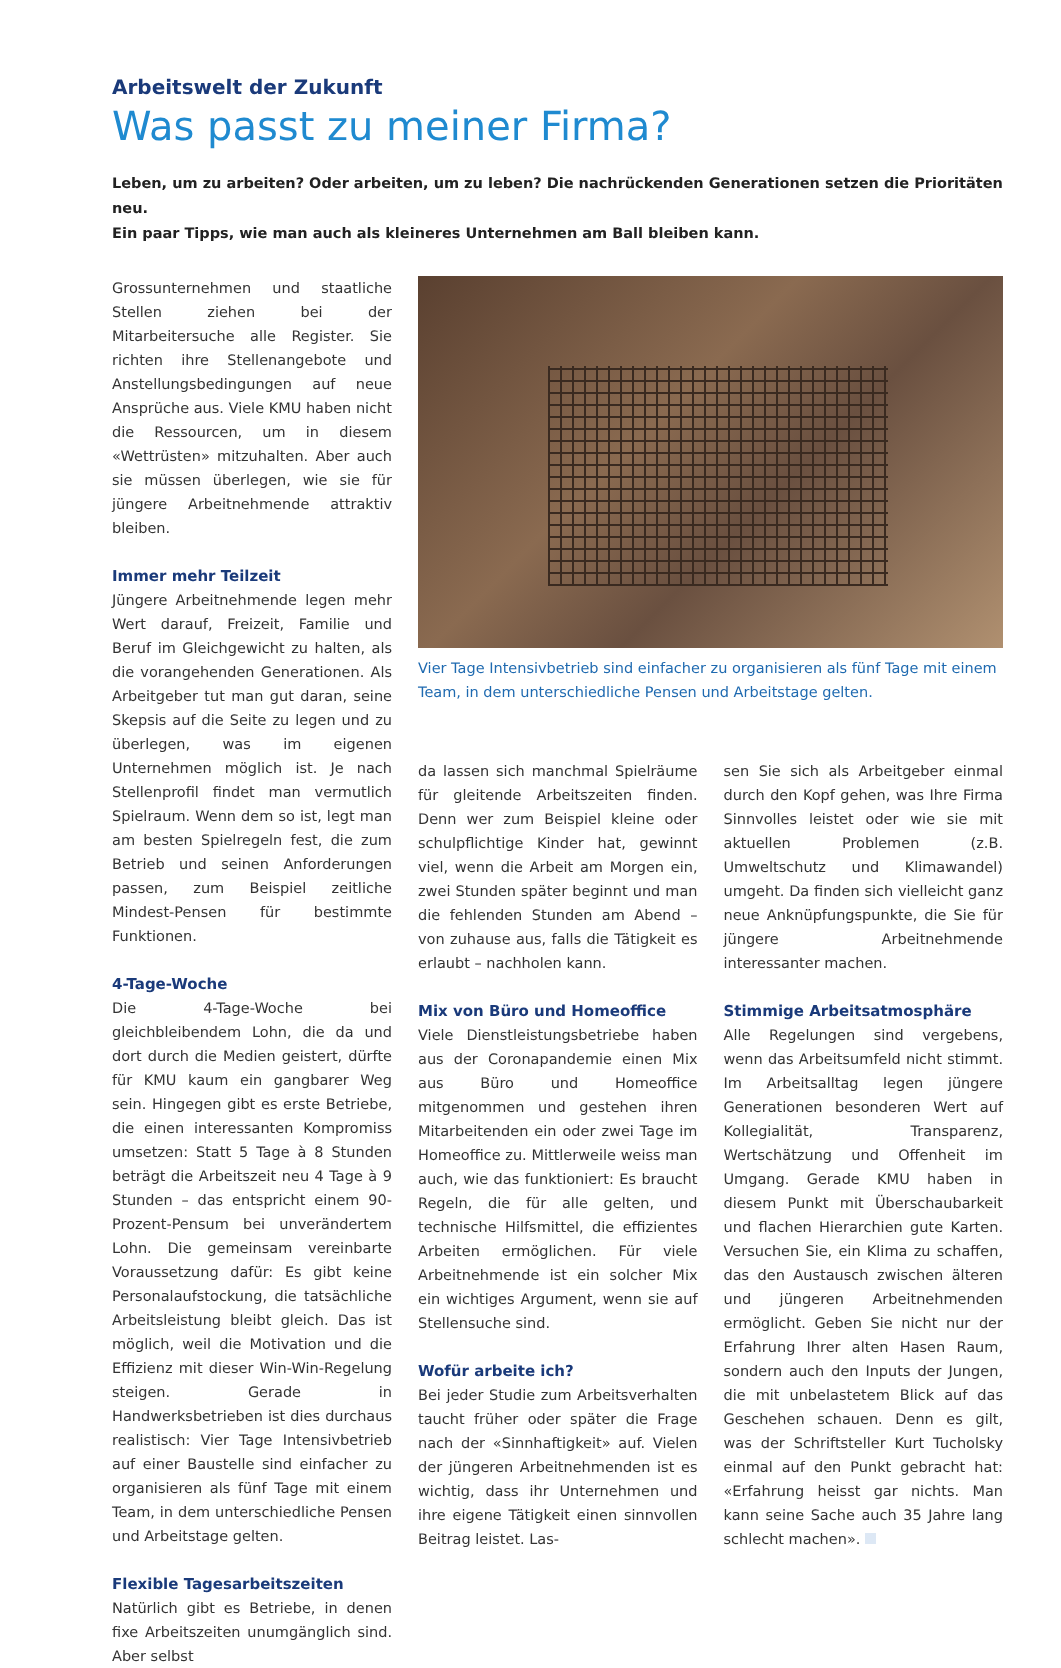Arbeitswelt der Zukunft
Was passt zu meiner Firma?
Leben, um zu arbeiten? Oder arbeiten, um zu leben? Die nachrückenden Generationen setzen die Prioritäten neu.
Ein paar Tipps, wie man auch als kleineres Unternehmen am Ball bleiben kann.
Grossunternehmen und staatliche Stellen ziehen bei der Mitarbeitersuche alle Register. Sie richten ihre Stellenangebote und Anstellungsbedingungen auf neue Ansprüche aus. Viele KMU haben nicht die Ressourcen, um in diesem «Wettrüsten» mitzuhalten. Aber auch sie müssen überlegen, wie sie für jüngere Arbeitnehmende attraktiv bleiben.
Immer mehr Teilzeit
Jüngere Arbeitnehmende legen mehr Wert darauf, Freizeit, Familie und Beruf im Gleichgewicht zu halten, als die vorangehenden Generationen. Als Arbeitgeber tut man gut daran, seine Skepsis auf die Seite zu legen und zu überlegen, was im eigenen Unternehmen möglich ist. Je nach Stellenprofil findet man vermutlich Spielraum. Wenn dem so ist, legt man am besten Spielregeln fest, die zum Betrieb und seinen Anforderungen passen, zum Beispiel zeitliche Mindest-Pensen für bestimmte Funktionen.
4-Tage-Woche
Die 4-Tage-Woche bei gleichbleibendem Lohn, die da und dort durch die Medien geistert, dürfte für KMU kaum ein gangbarer Weg sein. Hingegen gibt es erste Betriebe, die einen interessanten Kompromiss umsetzen: Statt 5 Tage à 8 Stunden beträgt die Arbeitszeit neu 4 Tage à 9 Stunden – das entspricht einem 90-Prozent-Pensum bei unverändertem Lohn. Die gemeinsam vereinbarte Voraussetzung dafür: Es gibt keine Personalaufstockung, die tatsächliche Arbeitsleistung bleibt gleich. Das ist möglich, weil die Motivation und die Effizienz mit dieser Win-Win-Regelung steigen. Gerade in Handwerksbetrieben ist dies durchaus realistisch: Vier Tage Intensivbetrieb auf einer Baustelle sind einfacher zu organisieren als fünf Tage mit einem Team, in dem unterschiedliche Pensen und Arbeitstage gelten.
Flexible Tagesarbeitszeiten
Natürlich gibt es Betriebe, in denen fixe Arbeitszeiten unumgänglich sind. Aber selbst
Vier Tage Intensivbetrieb sind einfacher zu organisieren als fünf Tage mit einem Team, in dem unterschiedliche Pensen und Arbeitstage gelten.
da lassen sich manchmal Spielräume für gleitende Arbeitszeiten finden. Denn wer zum Beispiel kleine oder schulpflichtige Kinder hat, gewinnt viel, wenn die Arbeit am Morgen ein, zwei Stunden später beginnt und man die fehlenden Stunden am Abend – von zuhause aus, falls die Tätigkeit es erlaubt – nachholen kann.
Mix von Büro und Homeoffice
Viele Dienstleistungsbetriebe haben aus der Coronapandemie einen Mix aus Büro und Homeoffice mitgenommen und gestehen ihren Mitarbeitenden ein oder zwei Tage im Homeoffice zu. Mittlerweile weiss man auch, wie das funktioniert: Es braucht Regeln, die für alle gelten, und technische Hilfsmittel, die effizientes Arbeiten ermöglichen. Für viele Arbeitnehmende ist ein solcher Mix ein wichtiges Argument, wenn sie auf Stellensuche sind.
Wofür arbeite ich?
Bei jeder Studie zum Arbeitsverhalten taucht früher oder später die Frage nach der «Sinnhaftigkeit» auf. Vielen der jüngeren Arbeitnehmenden ist es wichtig, dass ihr Unternehmen und ihre eigene Tätigkeit einen sinnvollen Beitrag leistet. Las-
sen Sie sich als Arbeitgeber einmal durch den Kopf gehen, was Ihre Firma Sinnvolles leistet oder wie sie mit aktuellen Problemen (z.B. Umweltschutz und Klimawandel) umgeht. Da finden sich vielleicht ganz neue Anknüpfungspunkte, die Sie für jüngere Arbeitnehmende interessanter machen.
Stimmige Arbeitsatmosphäre
Alle Regelungen sind vergebens, wenn das Arbeitsumfeld nicht stimmt. Im Arbeitsalltag legen jüngere Generationen besonderen Wert auf Kollegialität, Transparenz, Wertschätzung und Offenheit im Umgang. Gerade KMU haben in diesem Punkt mit Überschaubarkeit und flachen Hierarchien gute Karten. Versuchen Sie, ein Klima zu schaffen, das den Austausch zwischen älteren und jüngeren Arbeitnehmenden ermöglicht. Geben Sie nicht nur der Erfahrung Ihrer alten Hasen Raum, sondern auch den Inputs der Jungen, die mit unbelastetem Blick auf das Geschehen schauen. Denn es gilt, was der Schriftsteller Kurt Tucholsky einmal auf den Punkt gebracht hat: «Erfahrung heisst gar nichts. Man kann seine Sache auch 35 Jahre lang schlecht machen».